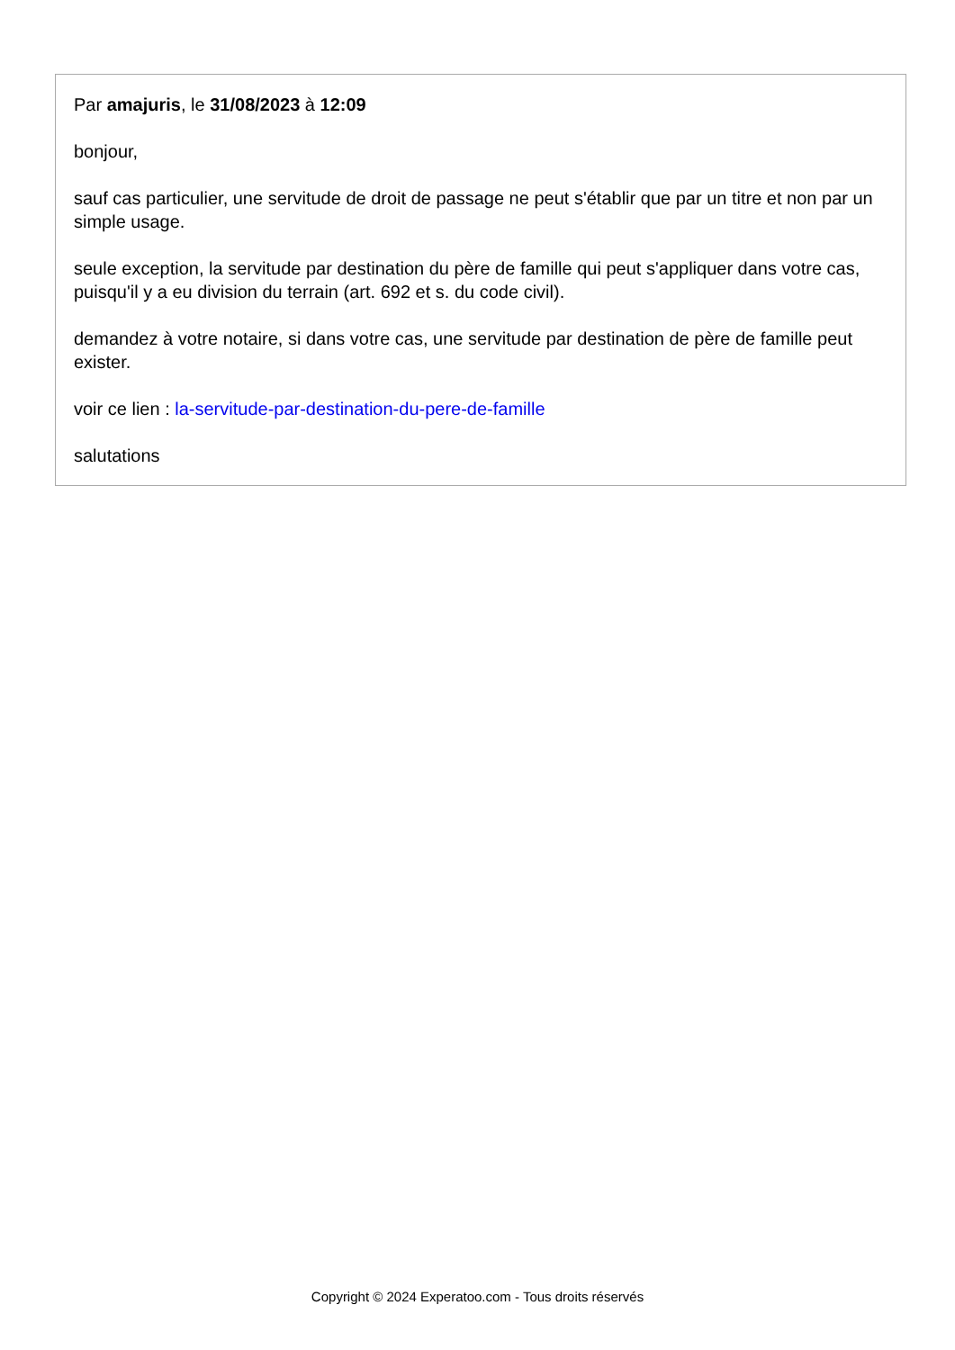Par amajuris, le 31/08/2023 à 12:09
bonjour,
sauf cas particulier, une servitude de droit de passage ne peut s'établir que par un titre et non par un simple usage.
seule exception, la servitude par destination du père de famille qui peut s'appliquer dans votre cas, puisqu'il y a eu division du terrain (art. 692 et s. du code civil).
demandez à votre notaire, si dans votre cas, une servitude par destination de père de famille peut exister.
voir ce lien : la-servitude-par-destination-du-pere-de-famille
salutations
Copyright © 2024 Experatoo.com - Tous droits réservés